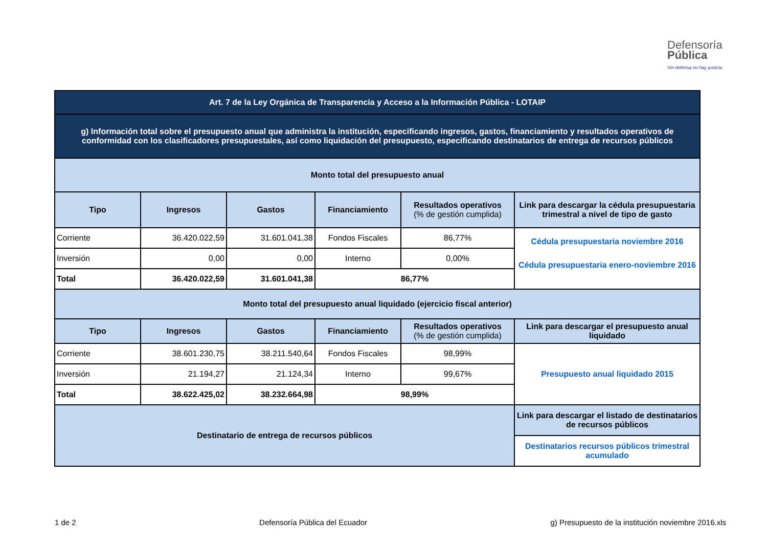Defensoría
Pública
Sin defensa no hay justicia
| Art. 7 de la Ley Orgánica de Transparencia y Acceso a la Información Pública - LOTAIP | | | | | |
| g) Información total sobre el presupuesto anual que administra la institución, especificando ingresos, gastos, financiamiento y resultados operativos de conformidad con los clasificadores presupuestales, así como liquidación del presupuesto, especificando destinatarios de entrega de recursos públicos | | | | | |
| Monto total del presupuesto anual | | | | | |
| Tipo | Ingresos | Gastos | Financiamiento | Resultados operativos (% de gestión cumplida) | Link para descargar la cédula presupuestaria trimestral a nivel de tipo de gasto |
| Corriente | 36.420.022,59 | 31.601.041,38 | Fondos Fiscales | 86,77% | Cédula presupuestaria noviembre 2016 Cédula presupuestaria enero-noviembre 2016 |
| Inversión | 0,00 | 0,00 | Interno | 0,00% | |
| Total | 36.420.022,59 | 31.601.041,38 | 86,77% | | |
| Monto total del presupuesto anual liquidado (ejercicio fiscal anterior) | | | | | |
| Tipo | Ingresos | Gastos | Financiamiento | Resultados operativos (% de gestión cumplida) | Link para descargar el presupuesto anual liquidado |
| Corriente | 38.601.230,75 | 38.211.540,64 | Fondos Fiscales | 98,99% | Presupuesto anual liquidado 2015 |
| Inversión | 21.194,27 | 21.124,34 | Interno | 99,67% | |
| Total | 38.622.425,02 | 38.232.664,98 | 98,99% | | |
| Destinatario de entrega de recursos públicos | | | | | Link para descargar el listado de destinatarios de recursos públicos |
| | | | | | Destinatarios recursos públicos trimestral acumulado |
1 de 2 Defensoría Pública del Ecuador g) Presupuesto de la institución noviembre 2016.xls